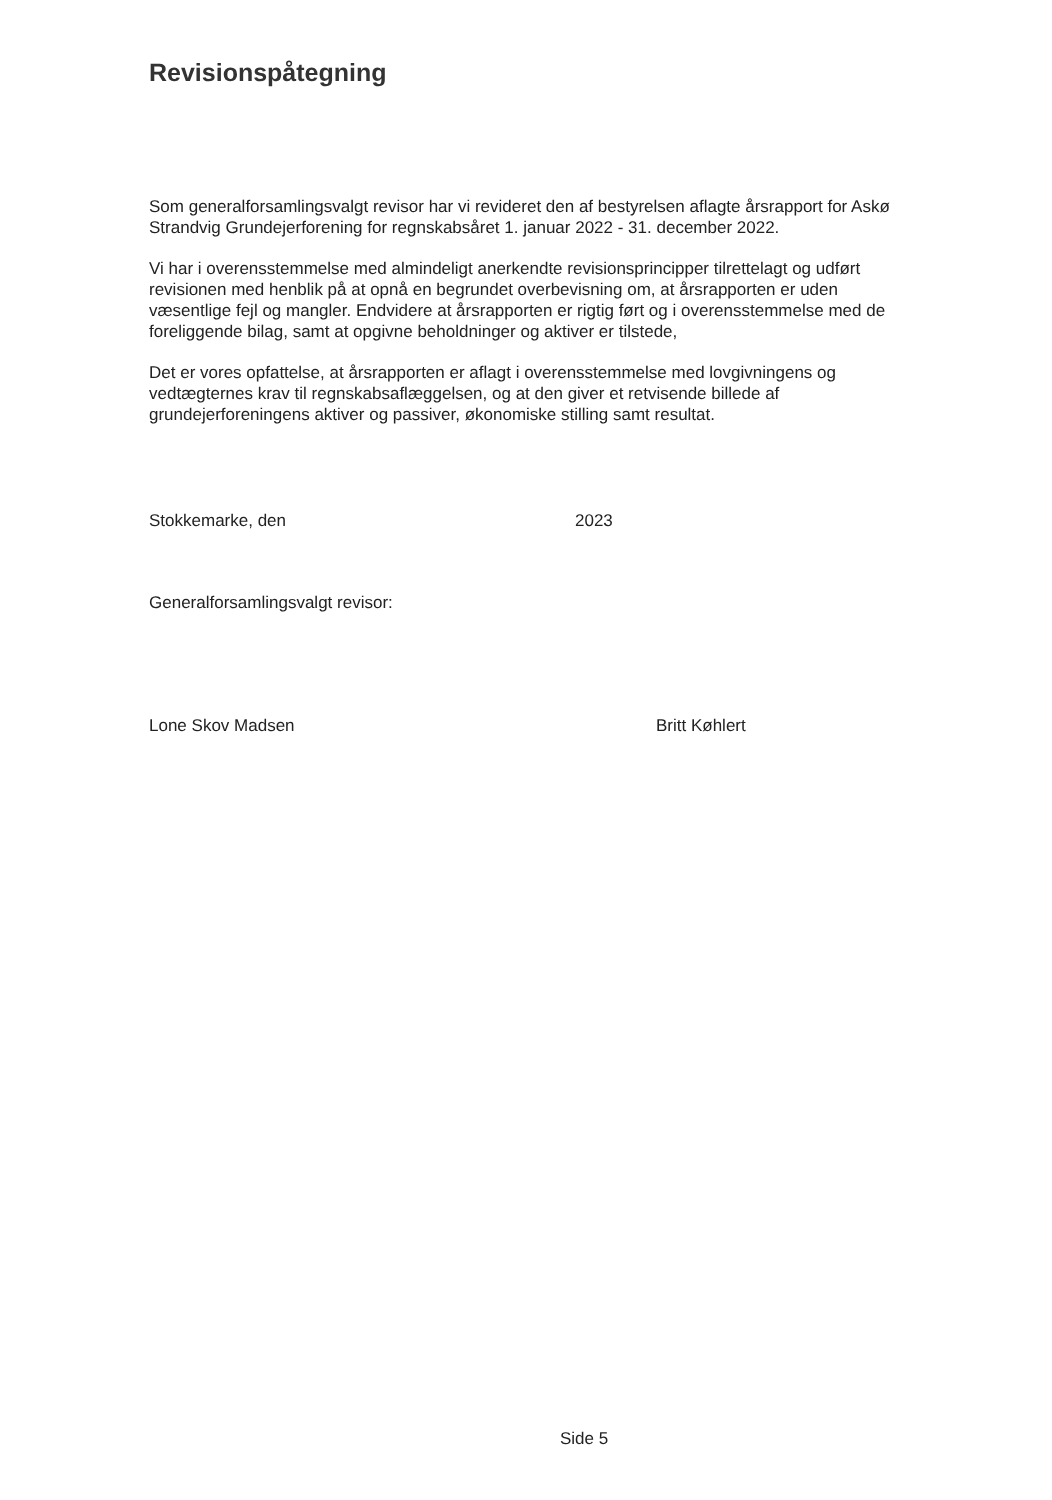Revisionspåtegning
Som generalforsamlingsvalgt revisor har vi revideret den af bestyrelsen aflagte årsrapport for Askø Strandvig Grundejerforening for regnskabsåret 1. januar 2022 - 31. december 2022.
Vi har i overensstemmelse med almindeligt anerkendte revisionsprincipper tilrettelagt og udført revisionen med henblik på at opnå en begrundet overbevisning om, at årsrapporten er uden væsentlige fejl og mangler. Endvidere at årsrapporten er rigtig ført og i overensstemmelse med de foreliggende bilag, samt at opgivne beholdninger og aktiver er tilstede,
Det er vores opfattelse, at årsrapporten er aflagt i overensstemmelse med lovgivningens og vedtægternes krav til regnskabsaflæggelsen, og at den giver et retvisende billede af grundejerforeningens aktiver og passiver, økonomiske stilling samt resultat.
Stokkemarke, den 2023
Generalforsamlingsvalgt revisor:
Lone Skov Madsen Britt Køhlert
Side 5